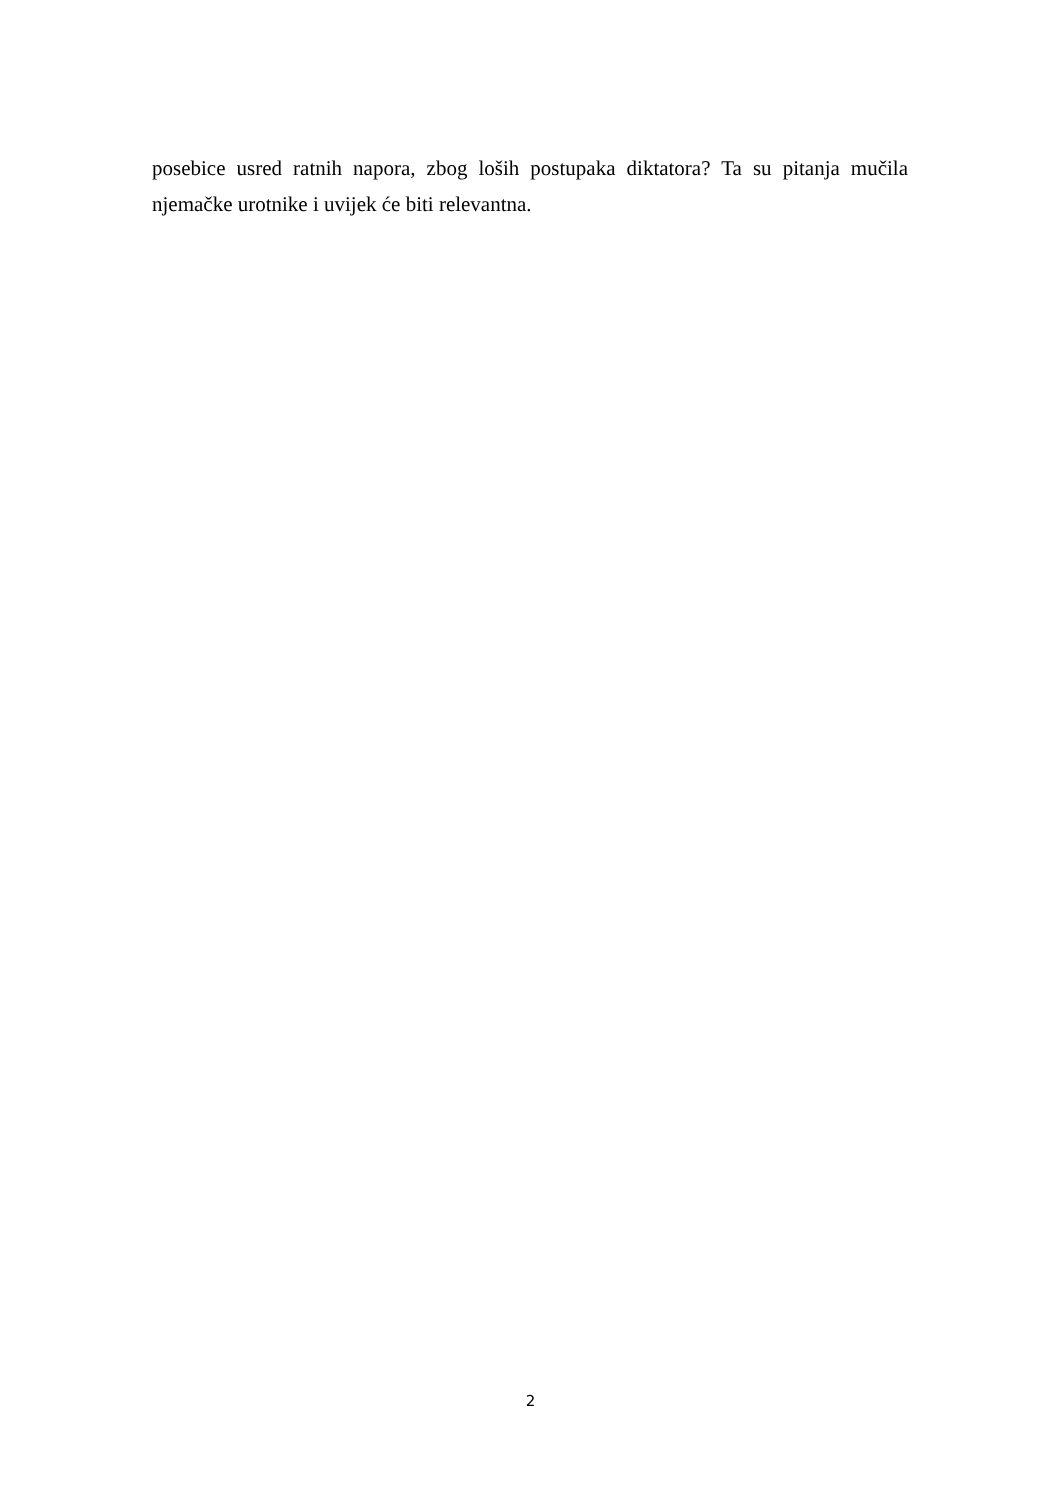posebice usred ratnih napora, zbog loših postupaka diktatora? Ta su pitanja mučila njemačke urotnike i uvijek će biti relevantna.
2